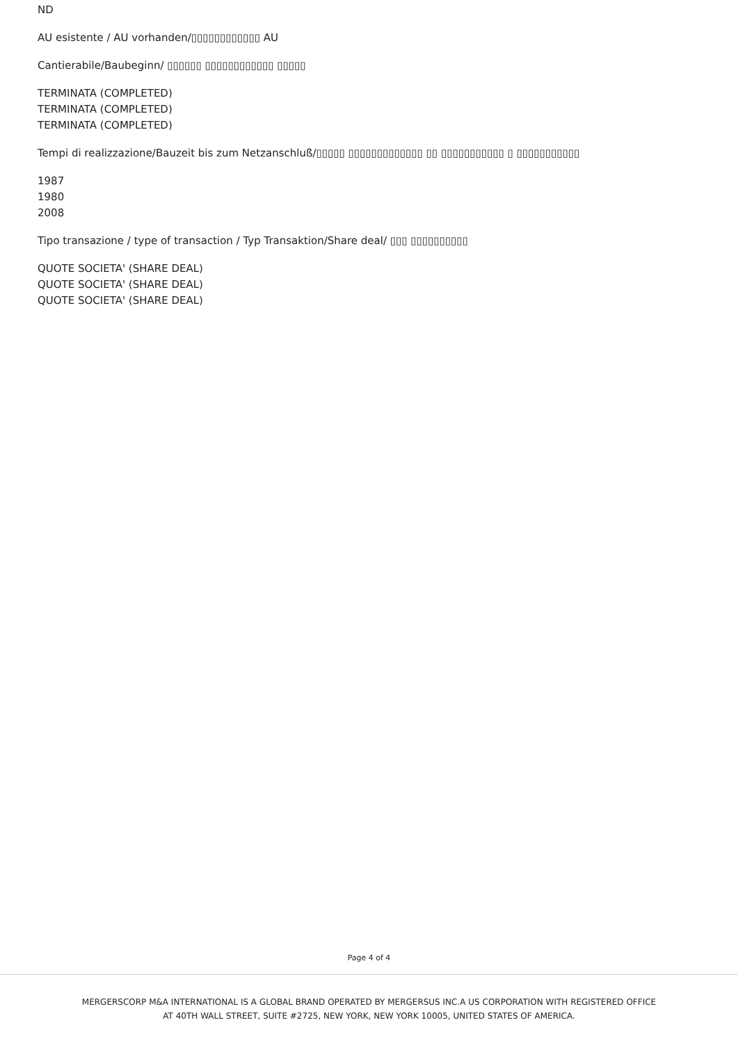ND
AU esistente / AU vorhanden/▯▯▯▯▯▯▯▯▯▯▯▯ AU
Cantierabile/Baubeginn/ ▯▯▯▯▯▯ ▯▯▯▯▯▯▯▯▯▯▯▯ ▯▯▯▯▯
TERMINATA (COMPLETED)
TERMINATA (COMPLETED)
TERMINATA (COMPLETED)
Tempi di realizzazione/Bauzeit bis zum Netzanschluß/▯▯▯▯▯ ▯▯▯▯▯▯▯▯▯▯▯▯▯ ▯▯ ▯▯▯▯▯▯▯▯▯▯▯ ▯ ▯▯▯▯▯▯▯▯▯▯▯
1987
1980
2008
Tipo transazione / type of transaction / Typ Transaktion/Share deal/ ▯▯▯ ▯▯▯▯▯▯▯▯▯▯
QUOTE SOCIETA' (SHARE DEAL)
QUOTE SOCIETA' (SHARE DEAL)
QUOTE SOCIETA' (SHARE DEAL)
Page 4 of 4
MERGERSCORP M&A INTERNATIONAL IS A GLOBAL BRAND OPERATED BY MERGERSUS INC.A US CORPORATION WITH REGISTERED OFFICE
AT 40TH WALL STREET, SUITE #2725, NEW YORK, NEW YORK 10005, UNITED STATES OF AMERICA.